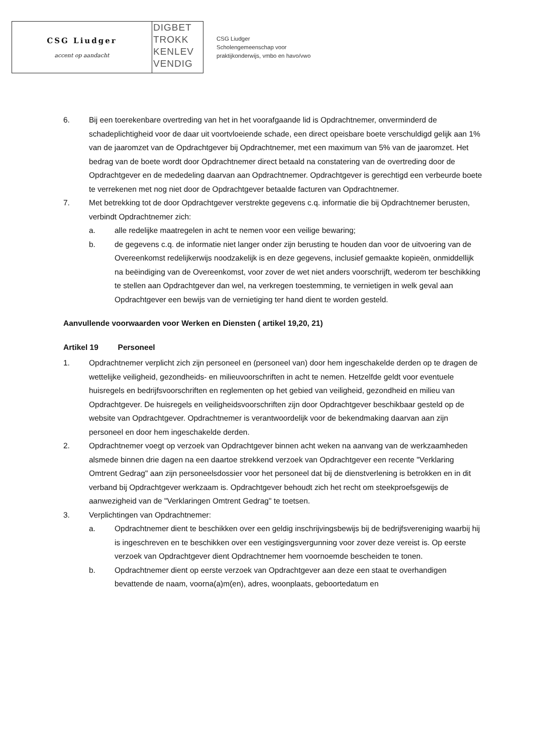CSG Liudger
accent op aandacht
DIGBET
TROKK
KENLEV
VENDIG
CSG Liudger
Scholengemeenschap voor
praktijkonderwijs, vmbo en havo/vwo
6. Bij een toerekenbare overtreding van het in het voorafgaande lid is Opdrachtnemer, onverminderd de schadeplichtigheid voor de daar uit voortvloeiende schade, een direct opeisbare boete verschuldigd gelijk aan 1% van de jaaromzet van de Opdrachtgever bij Opdrachtnemer, met een maximum van 5% van de jaaromzet. Het bedrag van de boete wordt door Opdrachtnemer direct betaald na constatering van de overtreding door de Opdrachtgever en de mededeling daarvan aan Opdrachtnemer. Opdrachtgever is gerechtigd een verbeurde boete te verrekenen met nog niet door de Opdrachtgever betaalde facturen van Opdrachtnemer.
7. Met betrekking tot de door Opdrachtgever verstrekte gegevens c.q. informatie die bij Opdrachtnemer berusten, verbindt Opdrachtnemer zich:
a. alle redelijke maatregelen in acht te nemen voor een veilige bewaring;
b. de gegevens c.q. de informatie niet langer onder zijn berusting te houden dan voor de uitvoering van de Overeenkomst redelijkerwijs noodzakelijk is en deze gegevens, inclusief gemaakte kopieën, onmiddellijk na beëindiging van de Overeenkomst, voor zover de wet niet anders voorschrijft, wederom ter beschikking te stellen aan Opdrachtgever dan wel, na verkregen toestemming, te vernietigen in welk geval aan Opdrachtgever een bewijs van de vernietiging ter hand dient te worden gesteld.
Aanvullende voorwaarden voor Werken en Diensten ( artikel 19,20, 21)
Artikel 19 Personeel
1. Opdrachtnemer verplicht zich zijn personeel en (personeel van) door hem ingeschakelde derden op te dragen de wettelijke veiligheid, gezondheids- en milieuvoorschriften in acht te nemen. Hetzelfde geldt voor eventuele huisregels en bedrijfsvoorschriften en reglementen op het gebied van veiligheid, gezondheid en milieu van Opdrachtgever. De huisregels en veiligheidsvoorschriften zijn door Opdrachtgever beschikbaar gesteld op de website van Opdrachtgever. Opdrachtnemer is verantwoordelijk voor de bekendmaking daarvan aan zijn personeel en door hem ingeschakelde derden.
2. Opdrachtnemer voegt op verzoek van Opdrachtgever binnen acht weken na aanvang van de werkzaamheden alsmede binnen drie dagen na een daartoe strekkend verzoek van Opdrachtgever een recente "Verklaring Omtrent Gedrag" aan zijn personeelsdossier voor het personeel dat bij de dienstverlening is betrokken en in dit verband bij Opdrachtgever werkzaam is. Opdrachtgever behoudt zich het recht om steekproefsgewijs de aanwezigheid van de "Verklaringen Omtrent Gedrag" te toetsen.
3. Verplichtingen van Opdrachtnemer:
a. Opdrachtnemer dient te beschikken over een geldig inschrijvingsbewijs bij de bedrijfsvereniging waarbij hij is ingeschreven en te beschikken over een vestigingsvergunning voor zover deze vereist is. Op eerste verzoek van Opdrachtgever dient Opdrachtnemer hem voornoemde bescheiden te tonen.
b. Opdrachtnemer dient op eerste verzoek van Opdrachtgever aan deze een staat te overhandigen bevattende de naam, voorna(a)m(en), adres, woonplaats, geboortedatum en